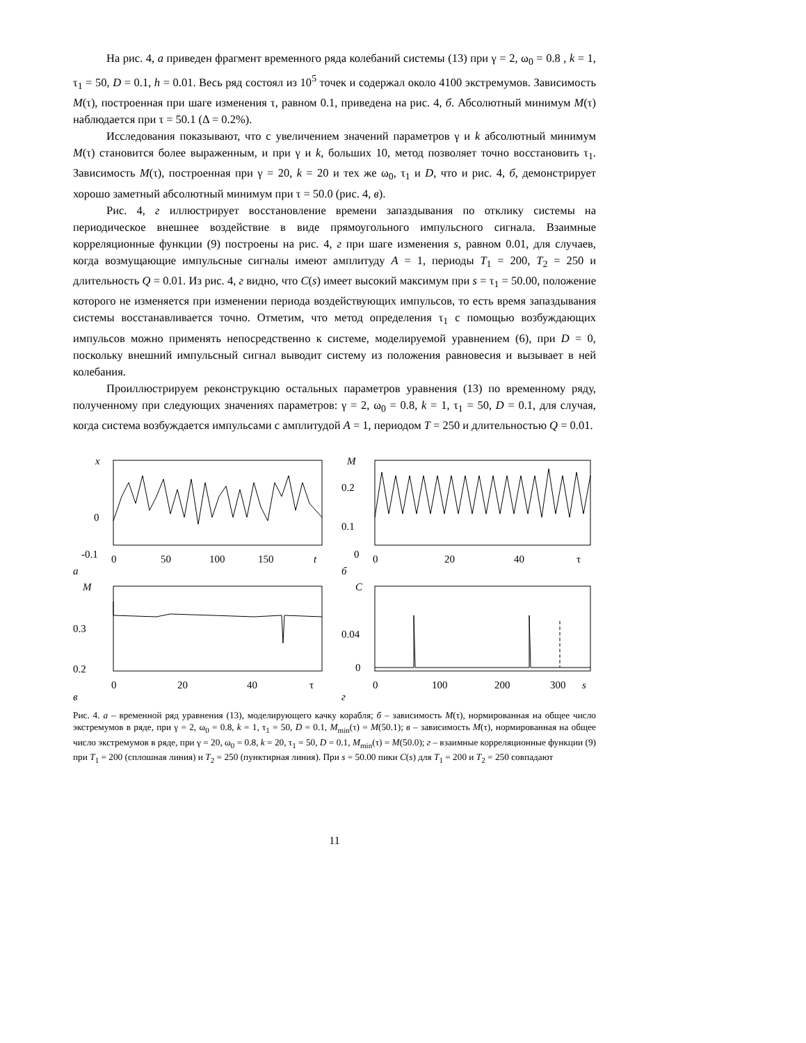На рис. 4, а приведен фрагмент временного ряда колебаний системы (13) при γ = 2, ω<sub>0</sub> = 0.8 , k = 1, τ<sub>1</sub> = 50, D = 0.1, h = 0.01. Весь ряд состоял из 10<sup>5</sup> точек и содержал около 4100 экстремумов. Зависимость M(τ), построенная при шаге изменения τ, равном 0.1, приведена на рис. 4, б. Абсолютный минимум M(τ) наблюдается при τ = 50.1 (Δ = 0.2%).
Исследования показывают, что с увеличением значений параметров γ и k абсолютный минимум M(τ) становится более выраженным, и при γ и k, больших 10, метод позволяет точно восстановить τ<sub>1</sub>. Зависимость M(τ), построенная при γ = 20, k = 20 и тех же ω<sub>0</sub>, τ<sub>1</sub> и D, что и рис. 4, б, демонстрирует хорошо заметный абсолютный минимум при τ = 50.0 (рис. 4, в).
Рис. 4, г иллюстрирует восстановление времени запаздывания по отклику системы на периодическое внешнее воздействие в виде прямоугольного импульсного сигнала. Взаимные корреляционные функции (9) построены на рис. 4, г при шаге изменения s, равном 0.01, для случаев, когда возмущающие импульсные сигналы имеют амплитуду A = 1, периоды T<sub>1</sub> = 200, T<sub>2</sub> = 250 и длительность Q = 0.01. Из рис. 4, г видно, что C(s) имеет высокий максимум при s = τ<sub>1</sub> = 50.00, положение которого не изменяется при изменении периода воздействующих импульсов, то есть время запаздывания системы восстанавливается точно. Отметим, что метод определения τ<sub>1</sub> с помощью возбуждающих импульсов можно применять непосредственно к системе, моделируемой уравнением (6), при D = 0, поскольку внешний импульсный сигнал выводит систему из положения равновесия и вызывает в ней колебания.
Проиллюстрируем реконструкцию остальных параметров уравнения (13) по временному ряду, полученному при следующих значениях параметров: γ = 2, ω<sub>0</sub> = 0.8, k = 1, τ<sub>1</sub> = 50, D = 0.1, для случая, когда система возбуждается импульсами с амплитудой A = 1, периодом T = 250 и длительностью Q = 0.01.
x
0
-0.1
0
50
100
150
t
а
M
0.2
0.1
0
0
20
40
τ
б
M
0.3
0.2
0
20
40
τ
в
C
0.04
0
0
100
200
300
s
г
Рис. 4. а – временной ряд уравнения (13), моделирующего качку корабля; б – зависимость M(τ), нормированная на общее число экстремумов в ряде, при γ = 2, ω<sub>0</sub> = 0.8, k = 1, τ<sub>1</sub> = 50, D = 0.1, M<sub>min</sub>(τ) = M(50.1); в – зависимость M(τ), нормированная на общее число экстремумов в ряде, при γ = 20, ω<sub>0</sub> = 0.8, k = 20, τ<sub>1</sub> = 50, D = 0.1, M<sub>min</sub>(τ) = M(50.0); г – взаимные корреляционные функции (9) при T<sub>1</sub> = 200 (сплошная линия) и T<sub>2</sub> = 250 (пунктирная линия). При s = 50.00 пики C(s) для T<sub>1</sub> = 200 и T<sub>2</sub> = 250 совпадают
11